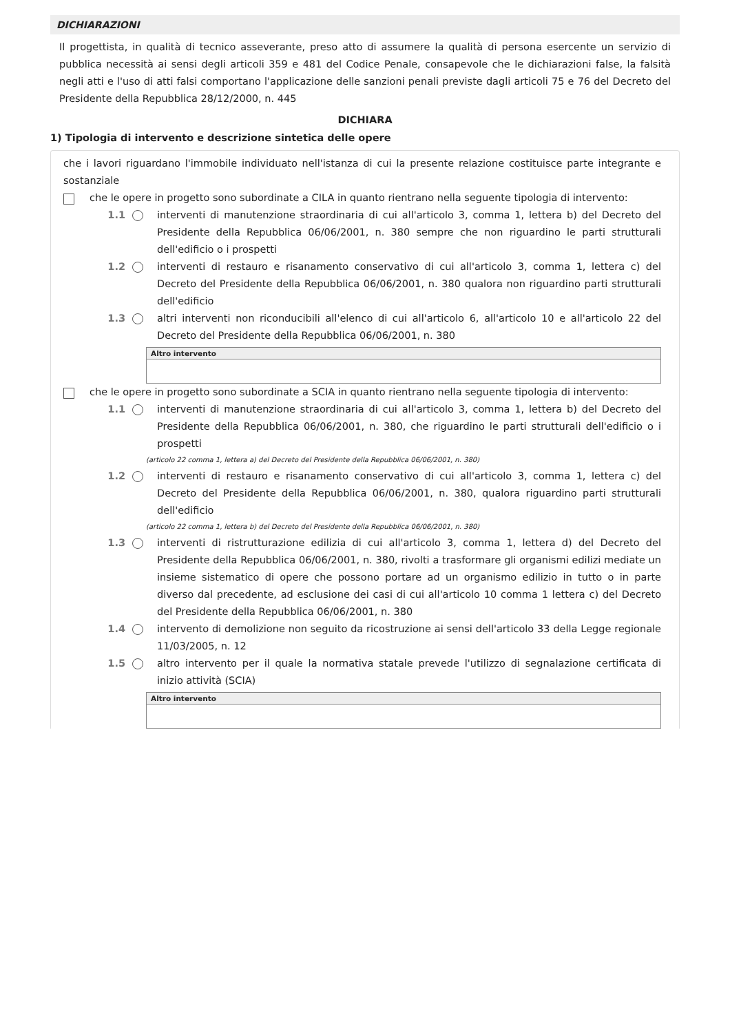DICHIARAZIONI
Il progettista, in qualità di tecnico asseverante, preso atto di assumere la qualità di persona esercente un servizio di pubblica necessità ai sensi degli articoli 359 e 481 del Codice Penale, consapevole che le dichiarazioni false, la falsità negli atti e l'uso di atti falsi comportano l'applicazione delle sanzioni penali previste dagli articoli 75 e 76 del Decreto del Presidente della Repubblica 28/12/2000, n. 445
DICHIARA
1) Tipologia di intervento e descrizione sintetica delle opere
che i lavori riguardano l'immobile individuato nell'istanza di cui la presente relazione costituisce parte integrante e sostanziale
che le opere in progetto sono subordinate a CILA in quanto rientrano nella seguente tipologia di intervento:
1.1 interventi di manutenzione straordinaria di cui all'articolo 3, comma 1, lettera b) del Decreto del Presidente della Repubblica 06/06/2001, n. 380 sempre che non riguardino le parti strutturali dell'edificio o i prospetti
1.2 interventi di restauro e risanamento conservativo di cui all'articolo 3, comma 1, lettera c) del Decreto del Presidente della Repubblica 06/06/2001, n. 380 qualora non riguardino parti strutturali dell'edificio
1.3 altri interventi non riconducibili all'elenco di cui all'articolo 6, all'articolo 10 e all'articolo 22 del Decreto del Presidente della Repubblica 06/06/2001, n. 380
Altro intervento
che le opere in progetto sono subordinate a SCIA in quanto rientrano nella seguente tipologia di intervento:
1.1 interventi di manutenzione straordinaria di cui all'articolo 3, comma 1, lettera b) del Decreto del Presidente della Repubblica 06/06/2001, n. 380, che riguardino le parti strutturali dell'edificio o i prospetti
(articolo 22 comma 1, lettera a) del Decreto del Presidente della Repubblica 06/06/2001, n. 380)
1.2 interventi di restauro e risanamento conservativo di cui all'articolo 3, comma 1, lettera c) del Decreto del Presidente della Repubblica 06/06/2001, n. 380, qualora riguardino parti strutturali dell'edificio
(articolo 22 comma 1, lettera b) del Decreto del Presidente della Repubblica 06/06/2001, n. 380)
1.3 interventi di ristrutturazione edilizia di cui all'articolo 3, comma 1, lettera d) del Decreto del Presidente della Repubblica 06/06/2001, n. 380, rivolti a trasformare gli organismi edilizi mediate un insieme sistematico di opere che possono portare ad un organismo edilizio in tutto o in parte diverso dal precedente, ad esclusione dei casi di cui all'articolo 10 comma 1 lettera c) del Decreto del Presidente della Repubblica 06/06/2001, n. 380
1.4 intervento di demolizione non seguito da ricostruzione ai sensi dell'articolo 33 della Legge regionale 11/03/2005, n. 12
1.5 altro intervento per il quale la normativa statale prevede l'utilizzo di segnalazione certificata di inizio attività (SCIA)
Altro intervento